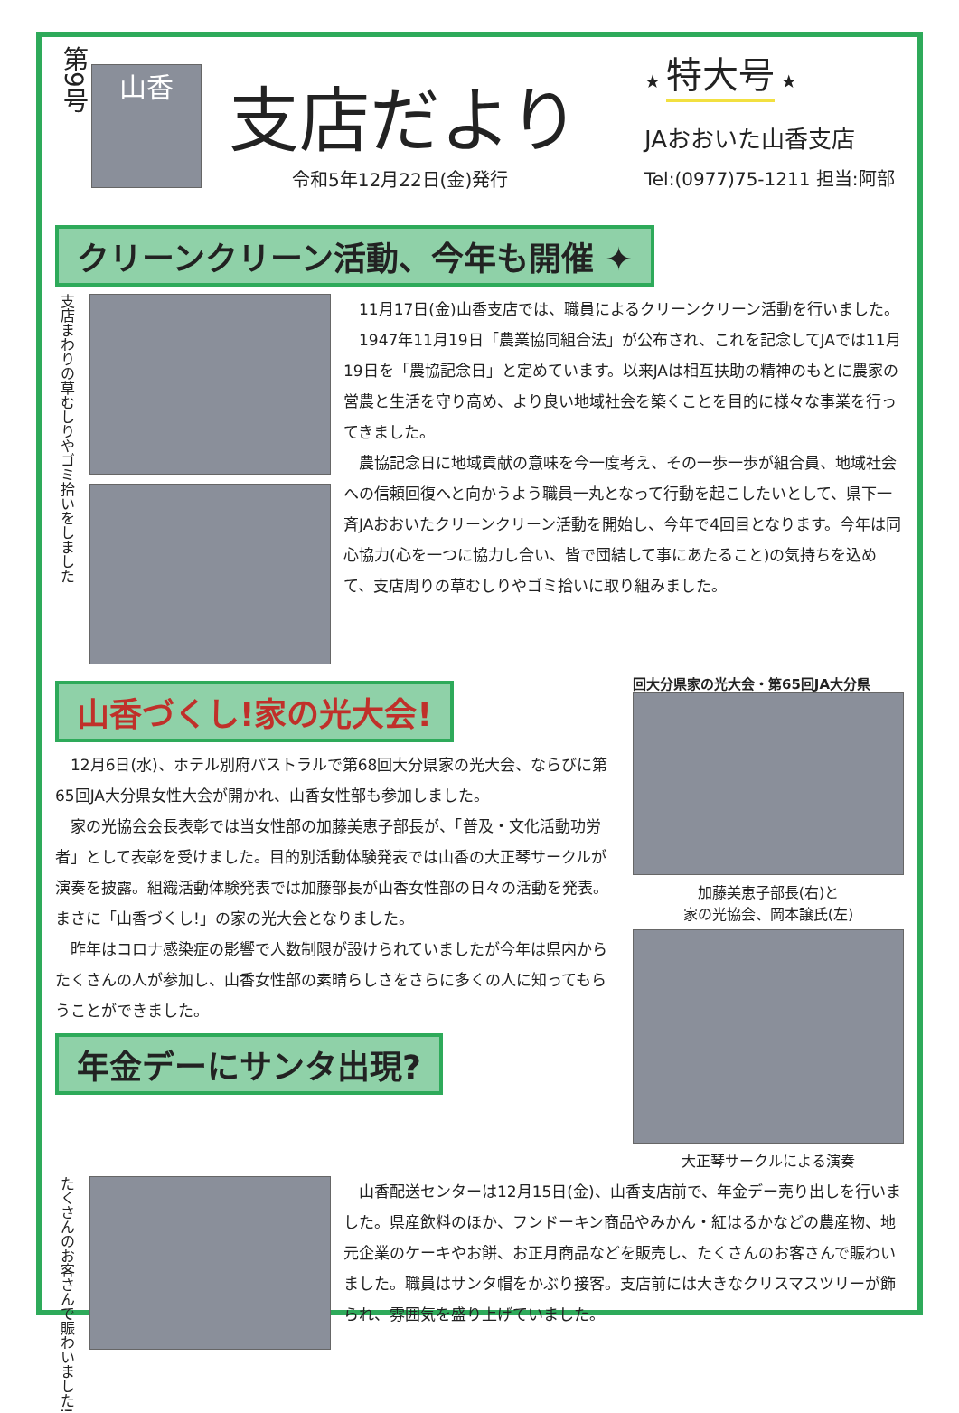第9号
山香
支店だより
令和5年12月22日(金)発行
★ 特大号 ★
JAおおいた山香支店
Tel:(0977)75-1211 担当:阿部
クリーンクリーン活動、今年も開催 ✦
支店まわりの草むしりやゴミ拾いをしました
11月17日(金)山香支店では、職員によるクリーンクリーン活動を行いました。
1947年11月19日「農業協同組合法」が公布され、これを記念してJAでは11月19日を「農協記念日」と定めています。以来JAは相互扶助の精神のもとに農家の営農と生活を守り高め、より良い地域社会を築くことを目的に様々な事業を行ってきました。
農協記念日に地域貢献の意味を今一度考え、その一歩一歩が組合員、地域社会への信頼回復へと向かうよう職員一丸となって行動を起こしたいとして、県下一斉JAおおいたクリーンクリーン活動を開始し、今年で4回目となります。今年は同心協力(心を一つに協力し合い、皆で団結して事にあたること)の気持ちを込めて、支店周りの草むしりやゴミ拾いに取り組みました。
山香づくし!家の光大会!
12月6日(水)、ホテル別府パストラルで第68回大分県家の光大会、ならびに第65回JA大分県女性大会が開かれ、山香女性部も参加しました。
家の光協会会長表彰では当女性部の加藤美恵子部長が、「普及・文化活動功労者」として表彰を受けました。目的別活動体験発表では山香の大正琴サークルが演奏を披露。組織活動体験発表では加藤部長が山香女性部の日々の活動を発表。まさに「山香づくし!」の家の光大会となりました。
昨年はコロナ感染症の影響で人数制限が設けられていましたが今年は県内からたくさんの人が参加し、山香女性部の素晴らしさをさらに多くの人に知ってもらうことができました。
年金デーにサンタ出現?
回大分県家の光大会・第65回JA大分県
加藤美恵子部長(右)と
家の光協会、岡本譲氏(左)
大正琴サークルによる演奏
たくさんのお客さんで賑わいました!
山香配送センターは12月15日(金)、山香支店前で、年金デー売り出しを行いました。県産飲料のほか、フンドーキン商品やみかん・紅はるかなどの農産物、地元企業のケーキやお餅、お正月商品などを販売し、たくさんのお客さんで賑わいました。職員はサンタ帽をかぶり接客。支店前には大きなクリスマスツリーが飾られ、雰囲気を盛り上げていました。